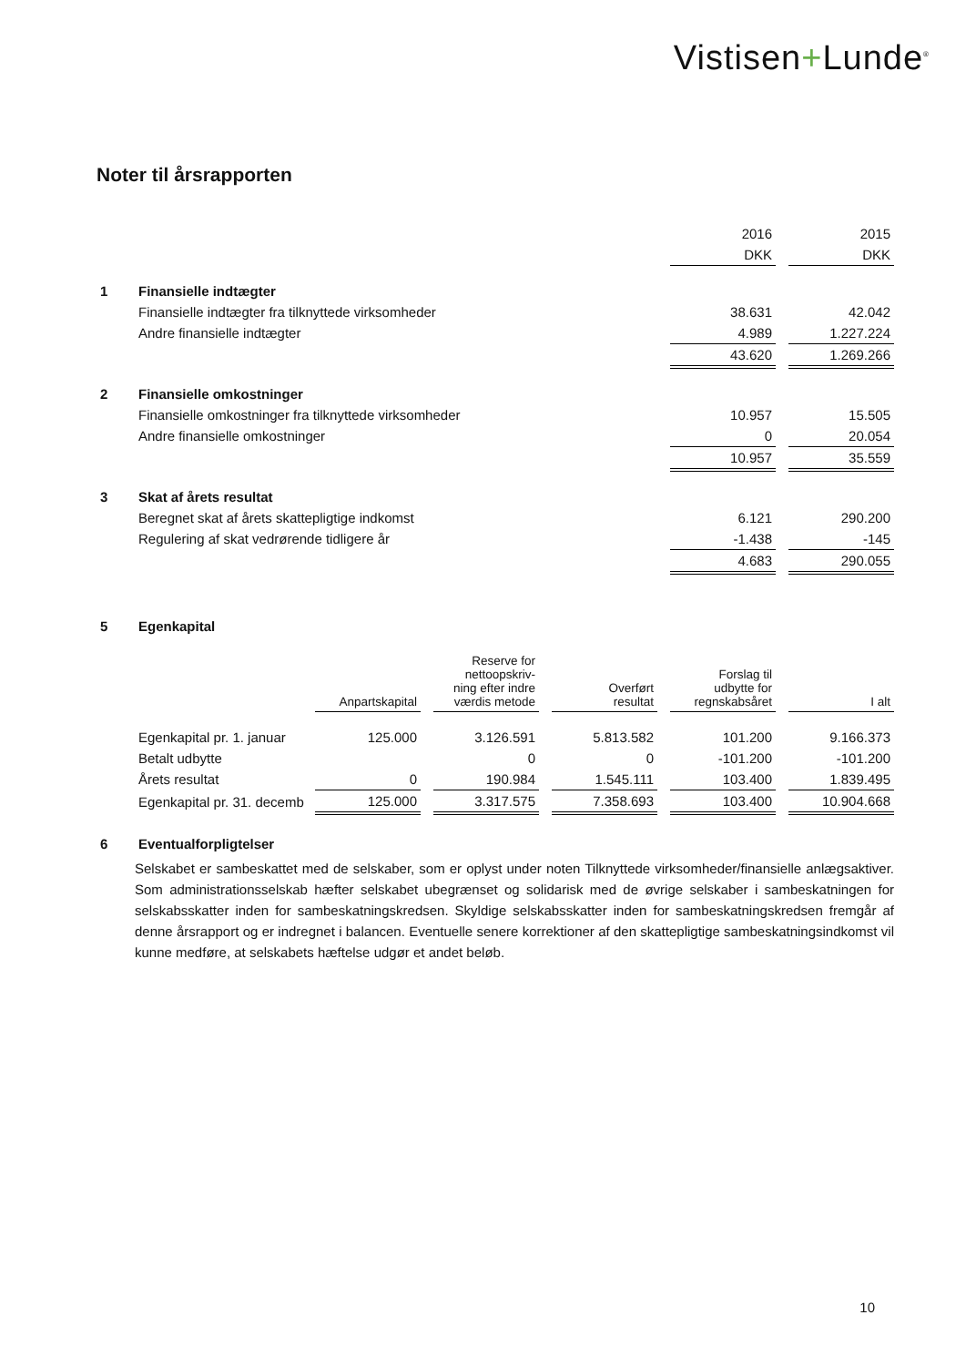Vistisen+Lunde<sup>®</sup>
Noter til årsrapporten
| | | 2016 | | 2015 |
| | | DKK | | DKK |
| 1 | Finansielle indtægter | | | |
| | Finansielle indtægter fra tilknyttede virksomheder | 38.631 | | 42.042 |
| | Andre finansielle indtægter | 4.989 | | 1.227.224 |
| | | 43.620 | | 1.269.266 |
| 2 | Finansielle omkostninger | | | |
| | Finansielle omkostninger fra tilknyttede virksomheder | 10.957 | | 15.505 |
| | Andre finansielle omkostninger | 0 | | 20.054 |
| | | 10.957 | | 35.559 |
| 3 | Skat af årets resultat | | | |
| | Beregnet skat af årets skattepligtige indkomst | 6.121 | | 290.200 |
| | Regulering af skat vedrørende tidligere år | -1.438 | | -145 |
| | | 4.683 | | 290.055 |
| 5 | Egenkapital | | | | | | | | | |
| | | Anpartskapital | | Reserve for nettoopskriv- ning efter indre værdis metode | | Overført resultat | | Forslag til udbytte for regnskabsåret | | I alt |
| | Egenkapital pr. 1. januar | 125.000 | | 3.126.591 | | 5.813.582 | | 101.200 | | 9.166.373 |
| | Betalt udbytte | | | 0 | | 0 | | -101.200 | | -101.200 |
| | Årets resultat | 0 | | 190.984 | | 1.545.111 | | 103.400 | | 1.839.495 |
| | Egenkapital pr. 31. decemb | 125.000 | | 3.317.575 | | 7.358.693 | | 103.400 | | 10.904.668 |
| 6 | Eventualforpligtelser |
Selskabet er sambeskattet med de selskaber, som er oplyst under noten Tilknyttede virksomheder/finansielle anlægsaktiver. Som administrationsselskab hæfter selskabet ubegrænset og solidarisk med de øvrige selskaber i sambeskatningen for selskabsskatter inden for sambeskatningskredsen. Skyldige selskabsskatter inden for sambeskatningskredsen fremgår af denne årsrapport og er indregnet i balancen. Eventuelle senere korrektioner af den skattepligtige sambeskatningsindkomst vil kunne medføre, at selskabets hæftelse udgør et andet beløb.
10